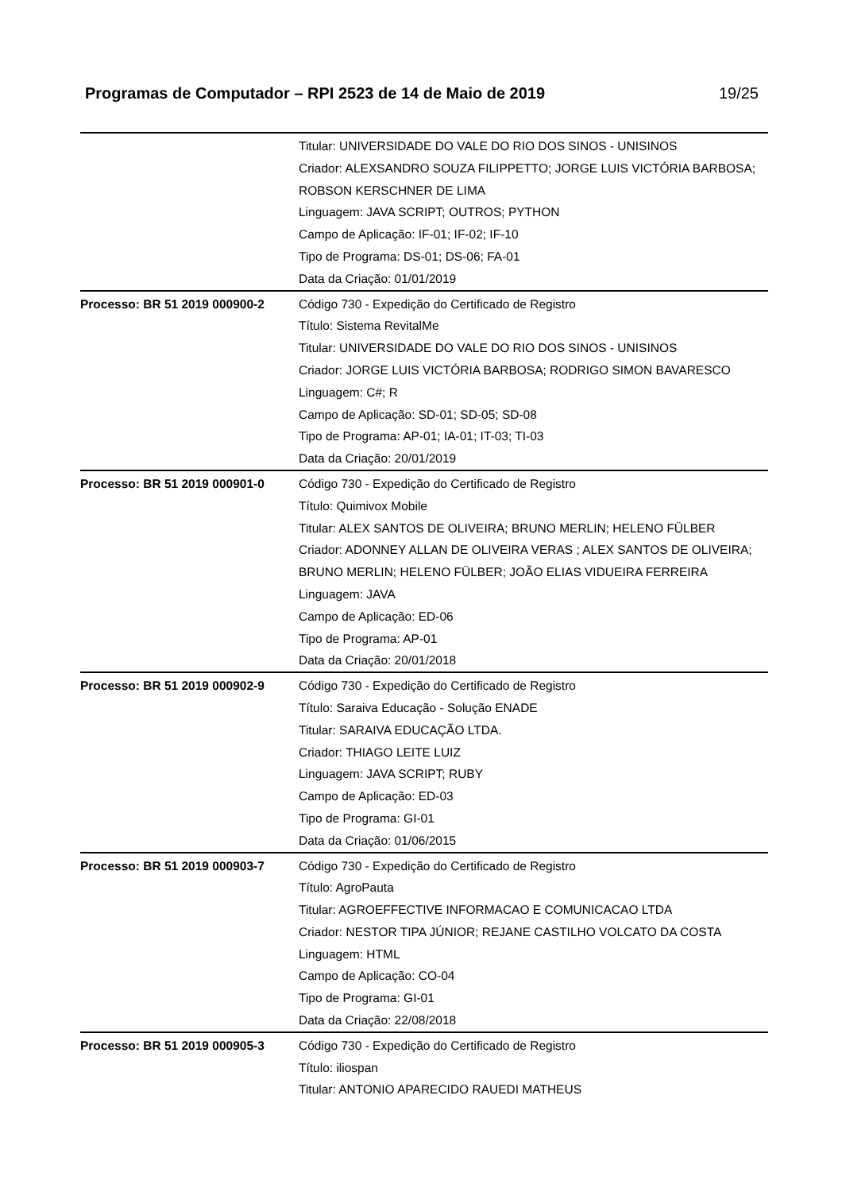Programas de Computador – RPI 2523 de 14 de Maio de 2019 19/25
| | Titular: UNIVERSIDADE DO VALE DO RIO DOS SINOS - UNISINOS Criador: ALEXSANDRO SOUZA FILIPPETTO; JORGE LUIS VICTÓRIA BARBOSA; ROBSON KERSCHNER DE LIMA Linguagem: JAVA SCRIPT; OUTROS; PYTHON Campo de Aplicação: IF-01; IF-02; IF-10 Tipo de Programa: DS-01; DS-06; FA-01 Data da Criação: 01/01/2019 |
| Processo: BR 51 2019 000900-2 | Código 730 - Expedição do Certificado de Registro Título: Sistema RevitalMe Titular: UNIVERSIDADE DO VALE DO RIO DOS SINOS - UNISINOS Criador: JORGE LUIS VICTÓRIA BARBOSA; RODRIGO SIMON BAVARESCO Linguagem: C#; R Campo de Aplicação: SD-01; SD-05; SD-08 Tipo de Programa: AP-01; IA-01; IT-03; TI-03 Data da Criação: 20/01/2019 |
| Processo: BR 51 2019 000901-0 | Código 730 - Expedição do Certificado de Registro Título: Quimivox Mobile Titular: ALEX SANTOS DE OLIVEIRA; BRUNO MERLIN; HELENO FÜLBER Criador: ADONNEY ALLAN DE OLIVEIRA VERAS ; ALEX SANTOS DE OLIVEIRA; BRUNO MERLIN; HELENO FÜLBER; JOÃO ELIAS VIDUEIRA FERREIRA Linguagem: JAVA Campo de Aplicação: ED-06 Tipo de Programa: AP-01 Data da Criação: 20/01/2018 |
| Processo: BR 51 2019 000902-9 | Código 730 - Expedição do Certificado de Registro Título: Saraiva Educação - Solução ENADE Titular: SARAIVA EDUCAÇÃO LTDA. Criador: THIAGO LEITE LUIZ Linguagem: JAVA SCRIPT; RUBY Campo de Aplicação: ED-03 Tipo de Programa: GI-01 Data da Criação: 01/06/2015 |
| Processo: BR 51 2019 000903-7 | Código 730 - Expedição do Certificado de Registro Título: AgroPauta Titular: AGROEFFECTIVE INFORMACAO E COMUNICACAO LTDA Criador: NESTOR TIPA JÚNIOR; REJANE CASTILHO VOLCATO DA COSTA Linguagem: HTML Campo de Aplicação: CO-04 Tipo de Programa: GI-01 Data da Criação: 22/08/2018 |
| Processo: BR 51 2019 000905-3 | Código 730 - Expedição do Certificado de Registro Título: iliospan Titular: ANTONIO APARECIDO RAUEDI MATHEUS |